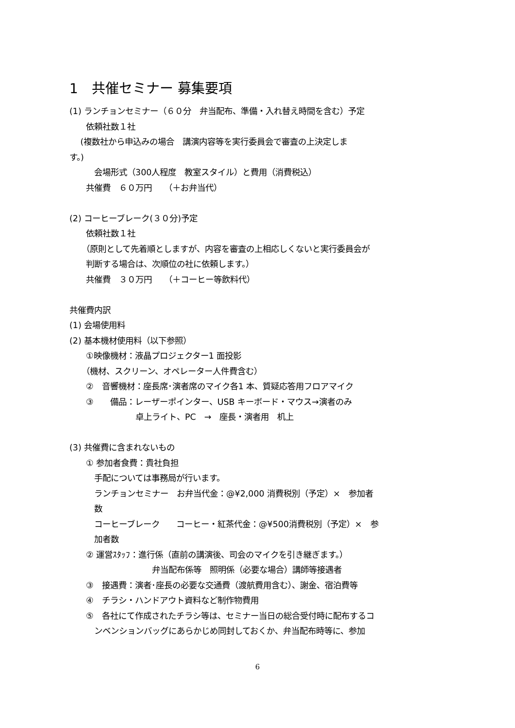1　共催セミナー 募集要項
(1) ランチョンセミナー（６０分　弁当配布、準備・入れ替え時間を含む）予定
　　依頼社数１社
　 (複数社から申込みの場合　講演内容等を実行委員会で審査の上決定しま
す。)
　　　会場形式（300人程度　教室スタイル）と費用（消費税込）
　　共催費　６０万円　　（＋お弁当代）
(2) コーヒーブレーク(３０分)予定
　　依頼社数１社
　　（原則として先着順としますが、内容を審査の上相応しくないと実行委員会が
　　判断する場合は、次順位の社に依頼します。）
　　共催費　３０万円　　（＋コーヒー等飲料代）
共催費内訳
(1) 会場使用料
(2) 基本機材使用料（以下参照）
　　①映像機材：液晶プロジェクター1 面投影
　　（機材、スクリーン、オペレーター人件費含む）
　　②　音響機材：座長席･演者席のマイク各1 本、質疑応答用フロアマイク
　　③　　備品：レーザーポインター、USB キーボード・マウス→演者のみ
　　　　　　　　卓上ライト、PC　→　座長・演者用　机上
(3) 共催費に含まれないもの
　　① 参加者食費：貴社負担
　　　手配については事務局が行います。
　　　ランチョンセミナー　お弁当代金：@¥2,000 消費税別（予定）×　参加者
　　　数
　　　コーヒーブレーク　　コーヒー・紅茶代金：@¥500消費税別（予定）×　参
　　　加者数
　　② 運営ｽﾀｯﾌ：進行係（直前の講演後、司会のマイクを引き継ぎます。）
　　　　　　　　　　弁当配布係等　照明係（必要な場合）講師等接遇者
　　③　接遇費：演者･座長の必要な交通費（渡航費用含む）、謝金、宿泊費等
　　④　チラシ・ハンドアウト資料など制作物費用
　　⑤　各社にて作成されたチラシ等は、セミナー当日の総合受付時に配布するコ
　　　ンベンションバッグにあらかじめ同封しておくか、弁当配布時等に、参加
6